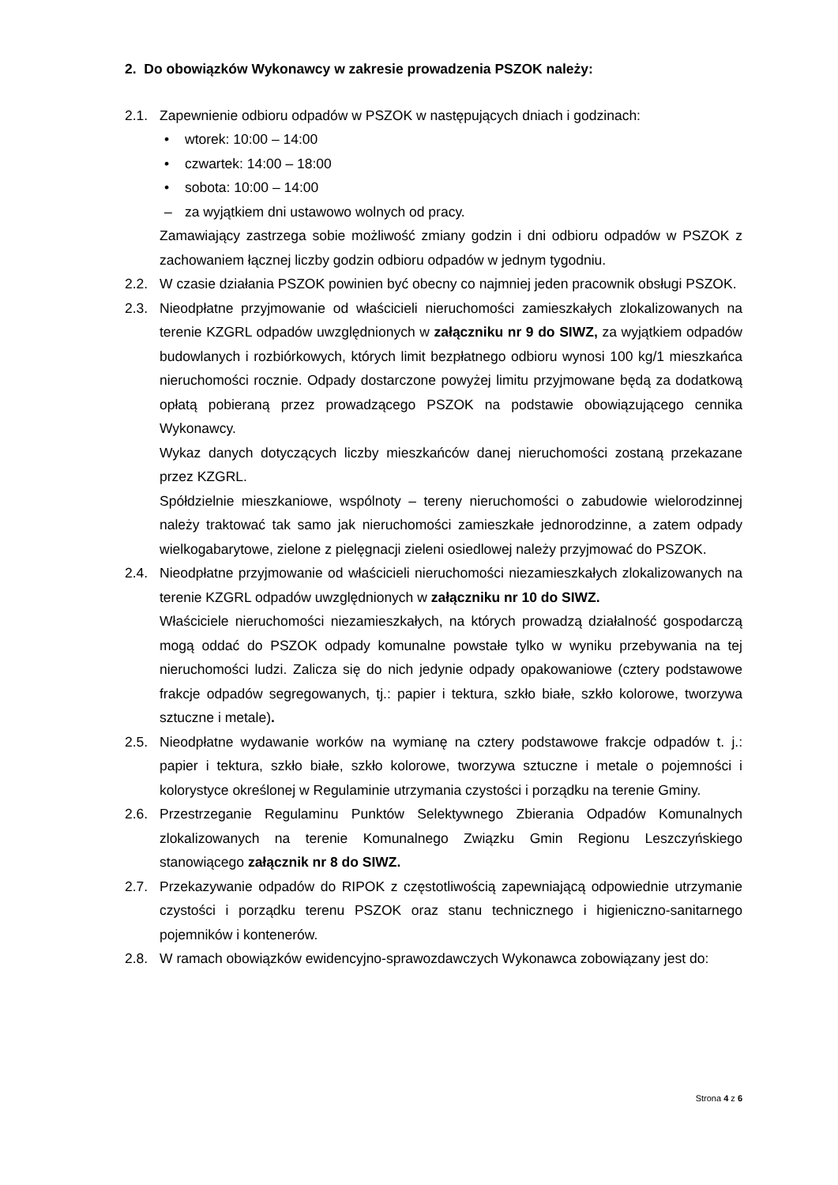2. Do obowiązków Wykonawcy w zakresie prowadzenia PSZOK należy:
2.1. Zapewnienie odbioru odpadów w PSZOK w następujących dniach i godzinach:
• wtorek: 10:00 – 14:00
• czwartek: 14:00 – 18:00
• sobota: 10:00 – 14:00
– za wyjątkiem dni ustawowo wolnych od pracy.
Zamawiający zastrzega sobie możliwość zmiany godzin i dni odbioru odpadów w PSZOK z zachowaniem łącznej liczby godzin odbioru odpadów w jednym tygodniu.
2.2. W czasie działania PSZOK powinien być obecny co najmniej jeden pracownik obsługi PSZOK.
2.3. Nieodpłatne przyjmowanie od właścicieli nieruchomości zamieszkałych zlokalizowanych na terenie KZGRL odpadów uwzględnionych w załączniku nr 9 do SIWZ, za wyjątkiem odpadów budowlanych i rozbiórkowych, których limit bezpłatnego odbioru wynosi 100 kg/1 mieszkańca nieruchomości rocznie. Odpady dostarczone powyżej limitu przyjmowane będą za dodatkową opłatą pobieraną przez prowadzącego PSZOK na podstawie obowiązującego cennika Wykonawcy.
Wykaz danych dotyczących liczby mieszkańców danej nieruchomości zostaną przekazane przez KZGRL.
Spółdzielnie mieszkaniowe, wspólnoty – tereny nieruchomości o zabudowie wielorodzinnej należy traktować tak samo jak nieruchomości zamieszkałe jednorodzinne, a zatem odpady wielkogabarytowe, zielone z pielęgnacji zieleni osiedlowej należy przyjmować do PSZOK.
2.4. Nieodpłatne przyjmowanie od właścicieli nieruchomości niezamieszkałych zlokalizowanych na terenie KZGRL odpadów uwzględnionych w załączniku nr 10 do SIWZ.
Właściciele nieruchomości niezamieszkałych, na których prowadzą działalność gospodarczą mogą oddać do PSZOK odpady komunalne powstałe tylko w wyniku przebywania na tej nieruchomości ludzi. Zalicza się do nich jedynie odpady opakowaniowe (cztery podstawowe frakcje odpadów segregowanych, tj.: papier i tektura, szkło białe, szkło kolorowe, tworzywa sztuczne i metale).
2.5. Nieodpłatne wydawanie worków na wymianę na cztery podstawowe frakcje odpadów t. j.: papier i tektura, szkło białe, szkło kolorowe, tworzywa sztuczne i metale o pojemności i kolorystyce określonej w Regulaminie utrzymania czystości i porządku na terenie Gminy.
2.6. Przestrzeganie Regulaminu Punktów Selektywnego Zbierania Odpadów Komunalnych zlokalizowanych na terenie Komunalnego Związku Gmin Regionu Leszczyńskiego stanowiącego załącznik nr 8 do SIWZ.
2.7. Przekazywanie odpadów do RIPOK z częstotliwością zapewniającą odpowiednie utrzymanie czystości i porządku terenu PSZOK oraz stanu technicznego i higieniczno-sanitarnego pojemników i kontenerów.
2.8. W ramach obowiązków ewidencyjno-sprawozdawczych Wykonawca zobowiązany jest do:
Strona 4 z 6